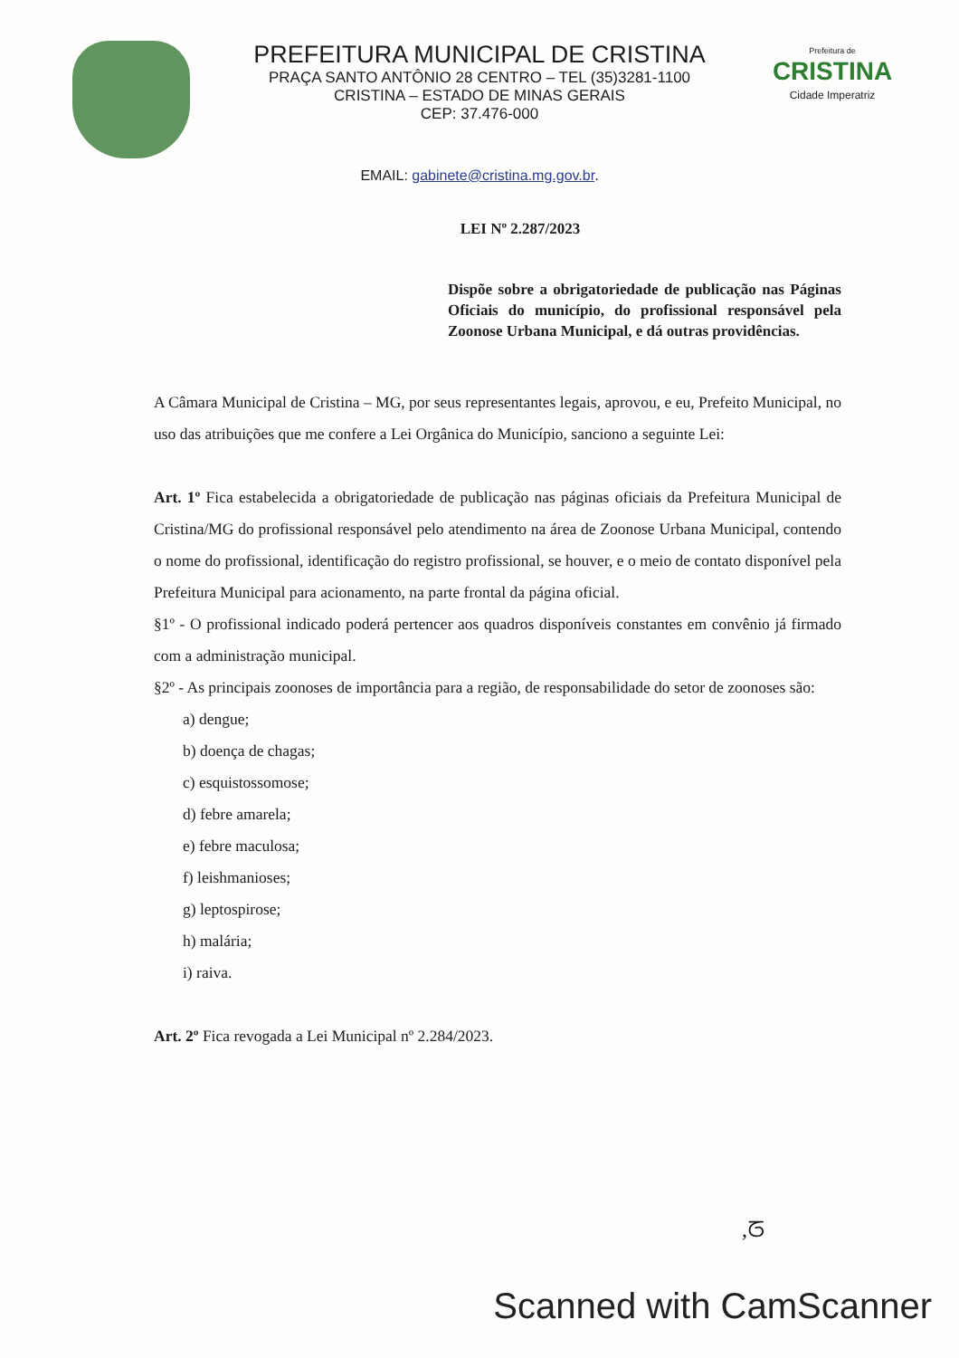PREFEITURA MUNICIPAL DE CRISTINA
PRAÇA SANTO ANTÔNIO 28 CENTRO – TEL (35)3281-1100
CRISTINA – ESTADO DE MINAS GERAIS
CEP: 37.476-000
Prefeitura de
CRISTINA
Cidade Imperatriz
EMAIL: gabinete@cristina.mg.gov.br.
LEI Nº 2.287/2023
Dispõe sobre a obrigatoriedade de publicação nas Páginas Oficiais do município, do profissional responsável pela Zoonose Urbana Municipal, e dá outras providências.
A Câmara Municipal de Cristina – MG, por seus representantes legais, aprovou, e eu, Prefeito Municipal, no uso das atribuições que me confere a Lei Orgânica do Município, sanciono a seguinte Lei:
Art. 1º Fica estabelecida a obrigatoriedade de publicação nas páginas oficiais da Prefeitura Municipal de Cristina/MG do profissional responsável pelo atendimento na área de Zoonose Urbana Municipal, contendo o nome do profissional, identificação do registro profissional, se houver, e o meio de contato disponível pela Prefeitura Municipal para acionamento, na parte frontal da página oficial.
§1º - O profissional indicado poderá pertencer aos quadros disponíveis constantes em convênio já firmado com a administração municipal.
§2º - As principais zoonoses de importância para a região, de responsabilidade do setor de zoonoses são:
a) dengue;
b) doença de chagas;
c) esquistossomose;
d) febre amarela;
e) febre maculosa;
f) leishmanioses;
g) leptospirose;
h) malária;
i) raiva.
Art. 2º Fica revogada a Lei Municipal nº 2.284/2023.
,ᘔ
Scanned with CamScanner